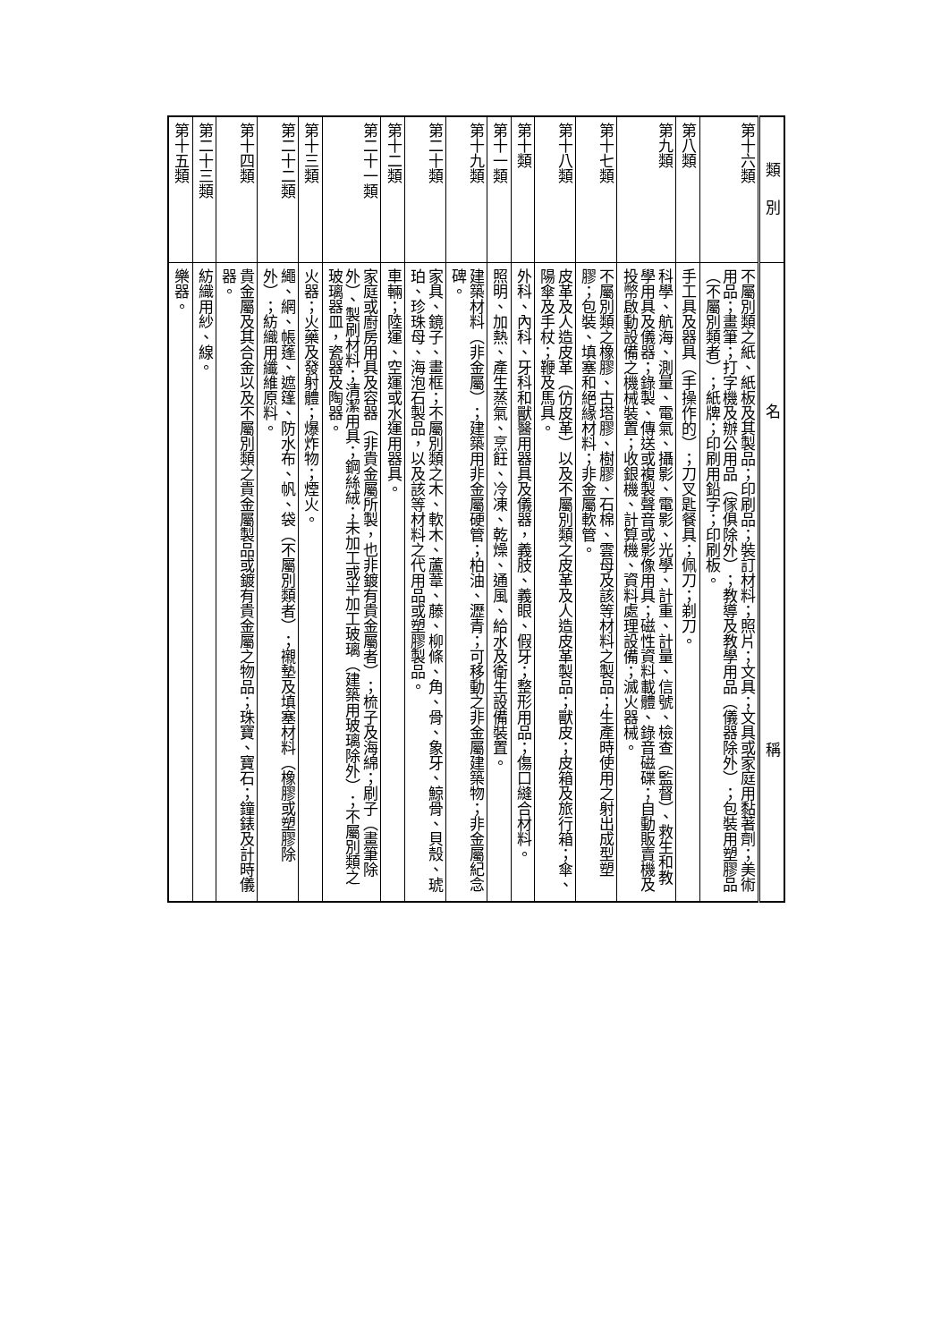| 類 別 | 名 稱 |
| --- | --- |
| 第十六類 | 不屬別類之紙、紙板及其製品；印刷品；裝訂材料；照片；文具；文具或家庭用黏著劑；美術用品；畫筆；打字機及辦公用品（傢俱除外）；教導及教學用品（儀器除外）；包裝用塑膠品（不屬別類者）；紙牌；印刷用鉛字；印刷板。 |
| 第八類 | 手工具及器具（手操作的）；刀叉匙餐具；佩刀；剃刀。 |
| 第九類 | 科學、航海、測量、電氣、攝影、電影、光學、計重、計量、信號、檢查（監督）、救生和教學用具及儀器；錄製、傳送或複製聲音或影像用具；磁性資料載體、錄音磁碟；自動販賣機及投幣啟動設備之機械裝置；收銀機、計算機、資料處理設備；滅火器械。 |
| 第十七類 | 不屬別類之橡膠、古塔膠、樹膠、石棉、雲母及該等材料之製品；生產時使用之射出成型塑膠；包裝、填塞和絕緣材料；非金屬軟管。 |
| 第十八類 | 皮革及人造皮革（仿皮革）以及不屬別類之皮革及人造皮革製品；獸皮；皮箱及旅行箱；傘、陽傘及手杖；鞭及馬具。 |
| 第十類 | 外科、內科、牙科和獸醫用器具及儀器，義肢、義眼、假牙；整形用品；傷口縫合材料。 |
| 第十一類 | 照明、加熱、產生蒸氣、烹飪、冷凍、乾燥、通風、給水及衛生設備裝置。 |
| 第十九類 | 建築材料（非金屬）；建築用非金屬硬管；柏油、瀝青；可移動之非金屬建築物；非金屬紀念碑。 |
| 第二十類 | 家具、鏡子、畫框；不屬別類之木、軟木、蘆葦、藤、柳條、角、骨、象牙、鯨骨、貝殼、琥珀、珍珠母、海泡石製品，以及該等材料之代用品或塑膠製品。 |
| 第十二類 | 車輛；陸運、空運或水運用器具。 |
| 第二十一類 | 家庭或廚房用具及容器（非貴金屬所製，也非鍍有貴金屬者）；梳子及海綿；刷子（畫筆除外）、製刷材料；清潔用具；鋼絲絨；未加工或半加工玻璃（建築用玻璃除外）；不屬別類之玻璃器皿，瓷器及陶器。 |
| 第十三類 | 火器；火藥及發射體；爆炸物；煙火。 |
| 第二十二類 | 繩、網、帳蓬、遮篷、防水布、帆、袋（不屬別類者）；襯墊及填塞材料（橡膠或塑膠除外）；紡織用纖維原料。 |
| 第十四類 | 貴金屬及其合金以及不屬別類之貴金屬製品或鍍有貴金屬之物品；珠寶、寶石；鐘錶及計時儀器。 |
| 第二十三類 | 紡織用紗、線。 |
| 第十五類 | 樂器。 |